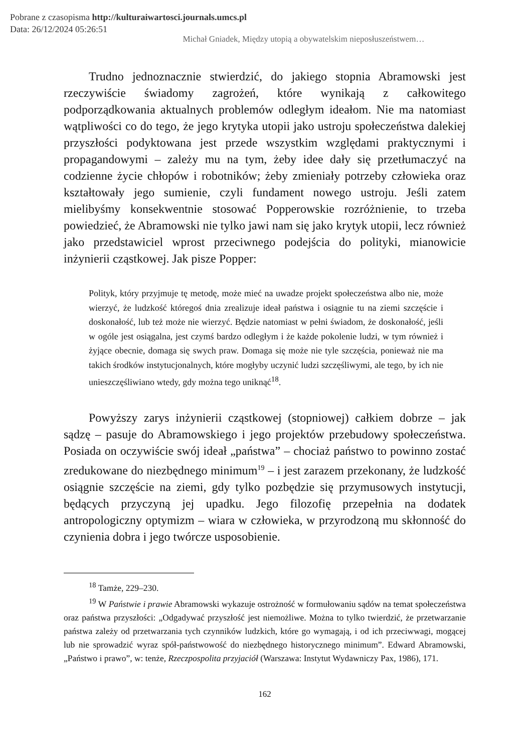Pobrane z czasopisma http://kulturaiwartosci.journals.umcs.pl
Data: 26/12/2024 05:26:51
Michał Gniadek, Między utopią a obywatelskim nieposłuszeństwem…
Trudno jednoznacznie stwierdzić, do jakiego stopnia Abramowski jest rzeczywiście świadomy zagrożeń, które wynikają z całkowitego podporządkowania aktualnych problemów odległym ideałom. Nie ma natomiast wątpliwości co do tego, że jego krytyka utopii jako ustroju społeczeństwa dalekiej przyszłości podyktowana jest przede wszystkim względami praktycznymi i propagandowymi – zależy mu na tym, żeby idee dały się przetłumaczyć na codzienne życie chłopów i robotników; żeby zmieniały potrzeby człowieka oraz kształtowały jego sumienie, czyli fundament nowego ustroju. Jeśli zatem mielibyśmy konsekwentnie stosować Popperowskie rozróżnienie, to trzeba powiedzieć, że Abramowski nie tylko jawi nam się jako krytyk utopii, lecz również jako przedstawiciel wprost przeciwnego podejścia do polityki, mianowicie inżynierii cząstkowej. Jak pisze Popper:
Polityk, który przyjmuje tę metodę, może mieć na uwadze projekt społeczeństwa albo nie, może wierzyć, że ludzkość któregoś dnia zrealizuje ideał państwa i osiągnie tu na ziemi szczęście i doskonałość, lub też może nie wierzyć. Będzie natomiast w pełni świadom, że doskonałość, jeśli w ogóle jest osiągalna, jest czymś bardzo odległym i że każde pokolenie ludzi, w tym również i żyjące obecnie, domaga się swych praw. Domaga się może nie tyle szczęścia, ponieważ nie ma takich środków instytucjonalnych, które mogłyby uczynić ludzi szczęśliwymi, ale tego, by ich nie unieszczęśliwiano wtedy, gdy można tego uniknąć<sup>18</sup>.
Powyższy zarys inżynierii cząstkowej (stopniowej) całkiem dobrze – jak sądzę – pasuje do Abramowskiego i jego projektów przebudowy społeczeństwa. Posiada on oczywiście swój ideał „państwa” – chociaż państwo to powinno zostać zredukowane do niezbędnego minimum<sup>19</sup> – i jest zarazem przekonany, że ludzkość osiągnie szczęście na ziemi, gdy tylko pozbędzie się przymusowych instytucji, będących przyczyną jej upadku. Jego filozofię przepełnia na dodatek antropologiczny optymizm – wiara w człowieka, w przyrodzoną mu skłonność do czynienia dobra i jego twórcze usposobienie.
<sup>18</sup> Tamże, 229–230.
<sup>19</sup> W Państwie i prawie Abramowski wykazuje ostrożność w formułowaniu sądów na temat społeczeństwa oraz państwa przyszłości: „Odgadywać przyszłość jest niemożliwe. Można to tylko twierdzić, że przetwarzanie państwa zależy od przetwarzania tych czynników ludzkich, które go wymagają, i od ich przeciwwagi, mogącej lub nie sprowadzić wyraz spół-państwowość do niezbędnego historycznego minimum”. Edward Abramowski, „Państwo i prawo”, w: tenże, Rzeczpospolita przyjaciół (Warszawa: Instytut Wydawniczy Pax, 1986), 171.
162